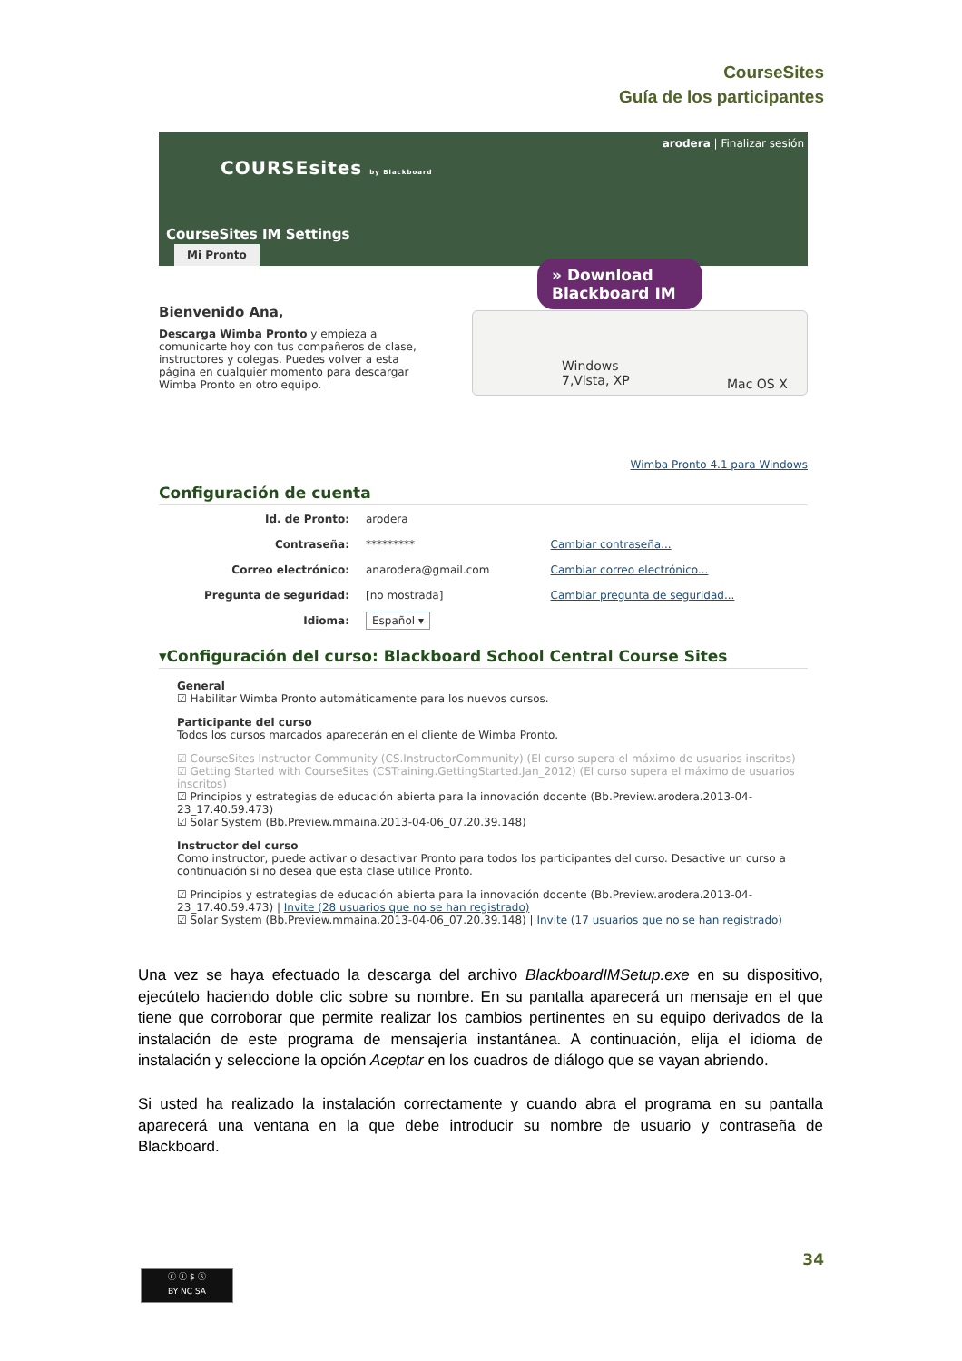CourseSites
Guía de los participantes
COURSEsites by Blackboard
arodera | Finalizar sesión
CourseSites IM Settings
Mi Pronto
Windows
7,Vista, XP
Mac OS X
» Download
Blackboard IM
Bienvenido Ana,
Descarga Wimba Pronto y empieza a comunicarte hoy con tus compañeros de clase, instructores y colegas. Puedes volver a esta página en cualquier momento para descargar Wimba Pronto en otro equipo.
Wimba Pronto 4.1 para Windows
Configuración de cuenta
| Id. de Pronto: | arodera | |
| Contraseña: | ********* | Cambiar contraseña... |
| Correo electrónico: | anarodera@gmail.com | Cambiar correo electrónico... |
| Pregunta de seguridad: | [no mostrada] | Cambiar pregunta de seguridad... |
| Idioma: | Español ▾ | |
▾Configuración del curso: Blackboard School Central Course Sites
General
☑ Habilitar Wimba Pronto automáticamente para los nuevos cursos.
Participante del curso
Todos los cursos marcados aparecerán en el cliente de Wimba Pronto.
☑ CourseSites Instructor Community (CS.InstructorCommunity) (El curso supera el máximo de usuarios inscritos)
☑ Getting Started with CourseSites (CSTraining.GettingStarted.Jan_2012) (El curso supera el máximo de usuarios inscritos)
☑ Principios y estrategias de educación abierta para la innovación docente (Bb.Preview.arodera.2013-04-23_17.40.59.473)
☑ Solar System (Bb.Preview.mmaina.2013-04-06_07.20.39.148)
Instructor del curso
Como instructor, puede activar o desactivar Pronto para todos los participantes del curso. Desactive un curso a continuación si no desea que esta clase utilice Pronto.
☑ Principios y estrategias de educación abierta para la innovación docente (Bb.Preview.arodera.2013-04-23_17.40.59.473) | Invite (28 usuarios que no se han registrado)
☑ Solar System (Bb.Preview.mmaina.2013-04-06_07.20.39.148) | Invite (17 usuarios que no se han registrado)
Una vez se haya efectuado la descarga del archivo BlackboardIMSetup.exe en su dispositivo, ejecútelo haciendo doble clic sobre su nombre. En su pantalla aparecerá un mensaje en el que tiene que corroborar que permite realizar los cambios pertinentes en su equipo derivados de la instalación de este programa de mensajería instantánea. A continuación, elija el idioma de instalación y seleccione la opción Aceptar en los cuadros de diálogo que se vayan abriendo.
Si usted ha realizado la instalación correctamente y cuando abra el programa en su pantalla aparecerá una ventana en la que debe introducir su nombre de usuario y contraseña de Blackboard.
34
ⓒ ⓘ $ ⓢ
BY NC SA